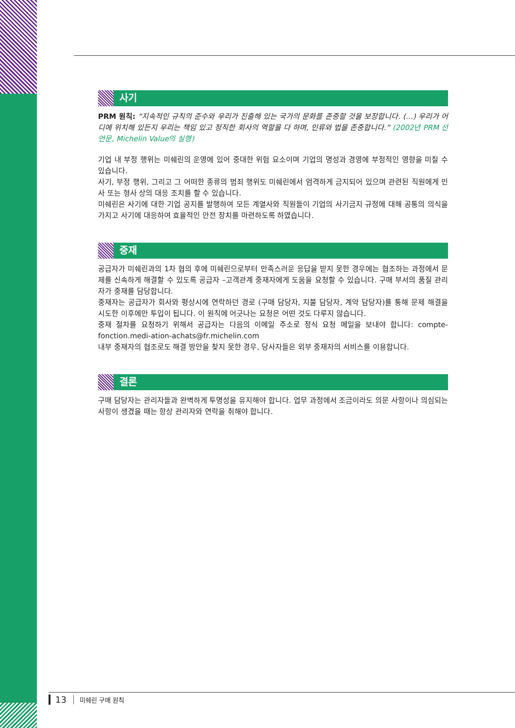사기
PRM 원칙: “지속적인 규칙의 준수와 우리가 진출해 있는 국가의 문화를 존중할 것을 보장합니다. (…) 우리가 어디에 위치해 있든지 우리는 책임 있고 정직한 회사의 역할을 다 하며, 인류와 법을 존중합니다.” (2002년 PRM 선언문, Michelin Value의 실행)
기업 내 부정 행위는 미쉐린의 운영에 있어 중대한 위험 요소이며 기업의 명성과 경영에 부정적인 영향을 미칠 수 있습니다.
사기, 부정 행위, 그리고 그 어떠한 종류의 범죄 행위도 미쉐린에서 엄격하게 금지되어 있으며 관련된 직원에게 민사 또는 형사 상의 대응 조치를 할 수 있습니다.
미쉐린은 사기에 대한 기업 공지를 발행하여 모든 계열사와 직원들이 기업의 사기금지 규정에 대해 공통의 의식을 가지고 사기에 대응하여 효율적인 안전 장치를 마련하도록 하였습니다.
중재
공급자가 미쉐린과의 1차 협의 후에 미쉐린으로부터 만족스러운 응답을 받지 못한 경우에는 협조하는 과정에서 문제를 신속하게 해결할 수 있도록 공급자 –고객관계 중재자에게 도움을 요청할 수 있습니다. 구매 부서의 품질 관리자가 중재를 담당합니다.
중재자는 공급자가 회사와 평상시에 연락하던 경로 (구매 담당자, 지불 담당자, 계약 담당자)를 통해 문제 해결을 시도한 이후에만 투입이 됩니다. 이 원칙에 어긋나는 요청은 어떤 것도 다루지 않습니다.
중재 절차를 요청하기 위해서 공급자는 다음의 이메일 주소로 정식 요청 메일을 보내야 합니다: compte-fonction.medi-ation-achats@fr.michelin.com
내부 중재자의 협조로도 해결 방안을 찾지 못한 경우, 당사자들은 외부 중재자의 서비스를 이용합니다.
결론
구매 담당자는 관리자들과 완벽하게 투명성을 유지해야 합니다. 업무 과정에서 조금이라도 의문 사항이나 의심되는 사항이 생겼을 때는 항상 관리자와 연락을 취해야 합니다.
13 미쉐린 구매 원칙